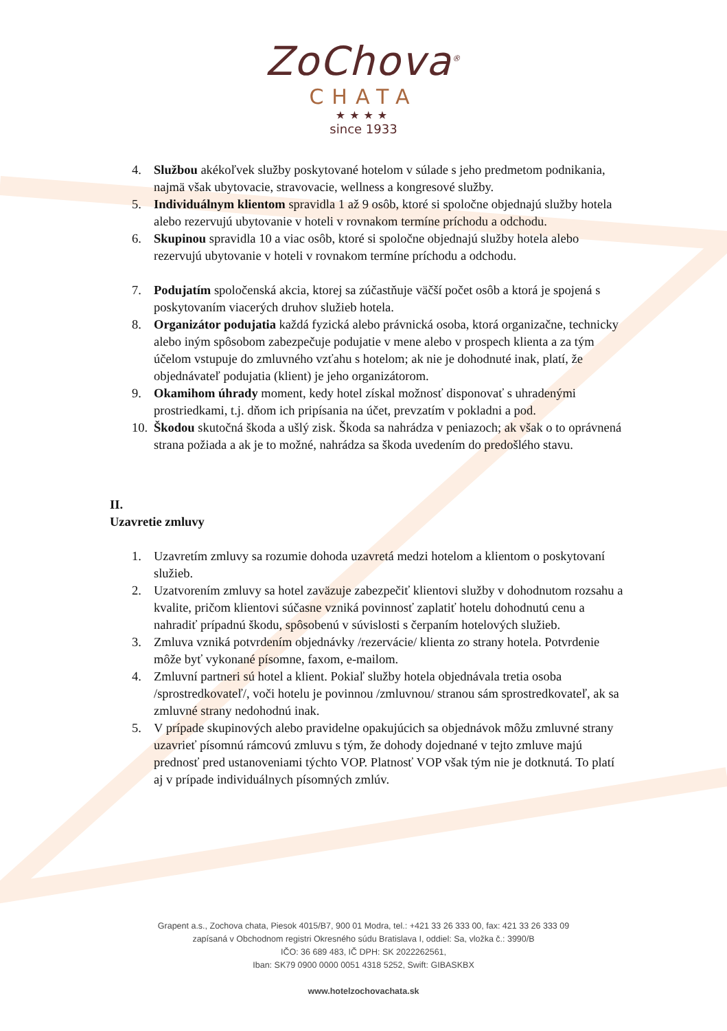ZoChova<sup>®</sup>
CHATA
★★★★
since 1933
4. Službou akékoľvek služby poskytované hotelom v súlade s jeho predmetom podnikania, najmä však ubytovacie, stravovacie, wellness a kongresové služby.
5. Individuálnym klientom spravidla 1 až 9 osôb, ktoré si spoločne objednajú služby hotela alebo rezervujú ubytovanie v hoteli v rovnakom termíne príchodu a odchodu.
6. Skupinou spravidla 10 a viac osôb, ktoré si spoločne objednajú služby hotela alebo rezervujú ubytovanie v hoteli v rovnakom termíne príchodu a odchodu.
7. Podujatím spoločenská akcia, ktorej sa zúčastňuje väčší počet osôb a ktorá je spojená s poskytovaním viacerých druhov služieb hotela.
8. Organizátor podujatia každá fyzická alebo právnická osoba, ktorá organizačne, technicky alebo iným spôsobom zabezpečuje podujatie v mene alebo v prospech klienta a za tým účelom vstupuje do zmluvného vzťahu s hotelom; ak nie je dohodnuté inak, platí, že objednávateľ podujatia (klient) je jeho organizátorom.
9. Okamihom úhrady moment, kedy hotel získal možnosť disponovať s uhradenými prostriedkami, t.j. dňom ich pripísania na účet, prevzatím v pokladni a pod.
10. Škodou skutočná škoda a ušlý zisk. Škoda sa nahrádza v peniazoch; ak však o to oprávnená strana požiada a ak je to možné, nahrádza sa škoda uvedením do predošlého stavu.
II.
Uzavretie zmluvy
1. Uzavretím zmluvy sa rozumie dohoda uzavretá medzi hotelom a klientom o poskytovaní služieb.
2. Uzatvorením zmluvy sa hotel zaväzuje zabezpečiť klientovi služby v dohodnutom rozsahu a kvalite, pričom klientovi súčasne vzniká povinnosť zaplatiť hotelu dohodnutú cenu a nahradiť prípadnú škodu, spôsobenú v súvislosti s čerpaním hotelových služieb.
3. Zmluva vzniká potvrdením objednávky /rezervácie/ klienta zo strany hotela. Potvrdenie môže byť vykonané písomne, faxom, e-mailom.
4. Zmluvní partneri sú hotel a klient. Pokiaľ služby hotela objednávala tretia osoba /sprostredkovateľ/, voči hotelu je povinnou /zmluvnou/ stranou sám sprostredkovateľ, ak sa zmluvné strany nedohodnú inak.
5. V prípade skupinových alebo pravidelne opakujúcich sa objednávok môžu zmluvné strany uzavrieť písomnú rámcovú zmluvu s tým, že dohody dojednané v tejto zmluve majú prednosť pred ustanoveniami týchto VOP. Platnosť VOP však tým nie je dotknutá. To platí aj v prípade individuálnych písomných zmlúv.
Grapent a.s., Zochova chata, Piesok 4015/B7, 900 01 Modra, tel.: +421 33 26 333 00, fax: 421 33 26 333 09
zapísaná v Obchodnom registri Okresného súdu Bratislava I, oddiel: Sa, vložka č.: 3990/B
IČO: 36 689 483, IČ DPH: SK 2022262561,
Iban: SK79 0900 0000 0051 4318 5252, Swift: GIBASKBX
www.hotelzochovachata.sk